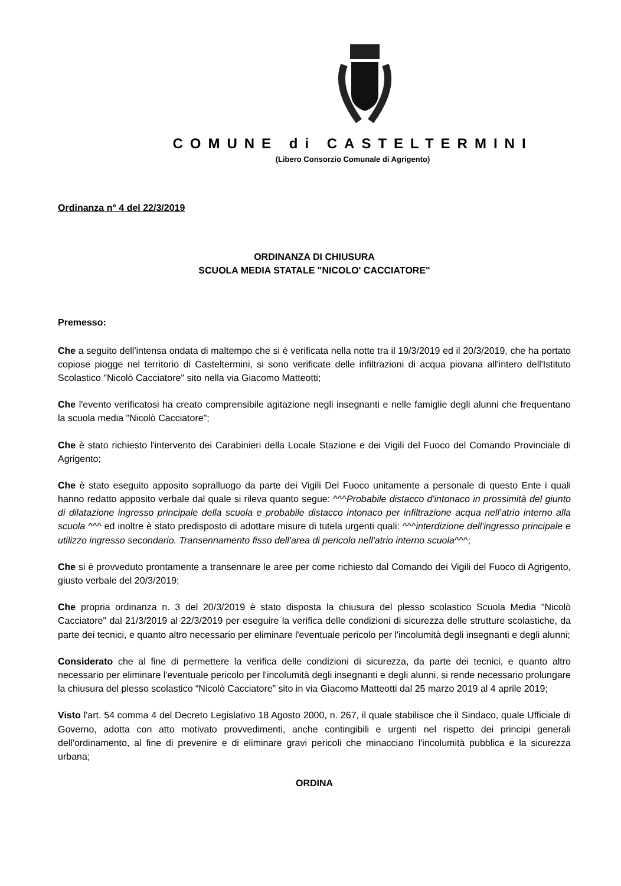COMUNE di CASTELTERMINI
(Libero Consorzio Comunale di Agrigento)
Ordinanza n° 4 del 22/3/2019
ORDINANZA DI CHIUSURA
SCUOLA MEDIA STATALE "NICOLO' CACCIATORE"
Premesso:
Che a seguito dell'intensa ondata di maltempo che si è verificata nella notte tra il 19/3/2019 ed il 20/3/2019, che ha portato copiose piogge nel territorio di Casteltermini, si sono verificate delle infiltrazioni di acqua piovana all'intero dell'Istituto Scolastico "Nicolò Cacciatore" sito nella via Giacomo Matteotti;
Che l'evento verificatosi ha creato comprensibile agitazione negli insegnanti e nelle famiglie degli alunni che frequentano la scuola media "Nicolò Cacciatore";
Che è stato richiesto l'intervento dei Carabinieri della Locale Stazione e dei Vigili del Fuoco del Comando Provinciale di Agrigento;
Che è stato eseguito apposito sopralluogo da parte dei Vigili Del Fuoco unitamente a personale di questo Ente i quali hanno redatto apposito verbale dal quale si rileva quanto segue: ^^^Probabile distacco d'intonaco in prossimità del giunto di dilatazione ingresso principale della scuola e probabile distacco intonaco per infiltrazione acqua nell'atrio interno alla scuola ^^^ ed inoltre è stato predisposto di adottare misure di tutela urgenti quali: ^^^interdizione dell'ingresso principale e utilizzo ingresso secondario. Transennamento fisso dell'area di pericolo nell'atrio interno scuola^^^;
Che si è provveduto prontamente a transennare le aree per come richiesto dal Comando dei Vigili del Fuoco di Agrigento, giusto verbale del 20/3/2019;
Che propria ordinanza n. 3 del 20/3/2019 è stato disposta la chiusura del plesso scolastico Scuola Media "Nicolò Cacciatore" dal 21/3/2019 al 22/3/2019 per eseguire la verifica delle condizioni di sicurezza delle strutture scolastiche, da parte dei tecnici, e quanto altro necessario per eliminare l'eventuale pericolo per l'incolumità degli insegnanti e degli alunni;
Considerato che al fine di permettere la verifica delle condizioni di sicurezza, da parte dei tecnici, e quanto altro necessario per eliminare l'eventuale pericolo per l'incolumità degli insegnanti e degli alunni, si rende necessario prolungare la chiusura del plesso scolastico “Nicolò Cacciatore” sito in via Giacomo Matteotti dal 25 marzo 2019 al 4 aprile 2019;
Visto l'art. 54 comma 4 del Decreto Legislativo 18 Agosto 2000, n. 267, il quale stabilisce che il Sindaco, quale Ufficiale di Governo, adotta con atto motivato provvedimenti, anche contingibili e urgenti nel rispetto dei principi generali dell'ordinamento, al fine di prevenire e di eliminare gravi pericoli che minacciano l'incolumità pubblica e la sicurezza urbana;
ORDINA